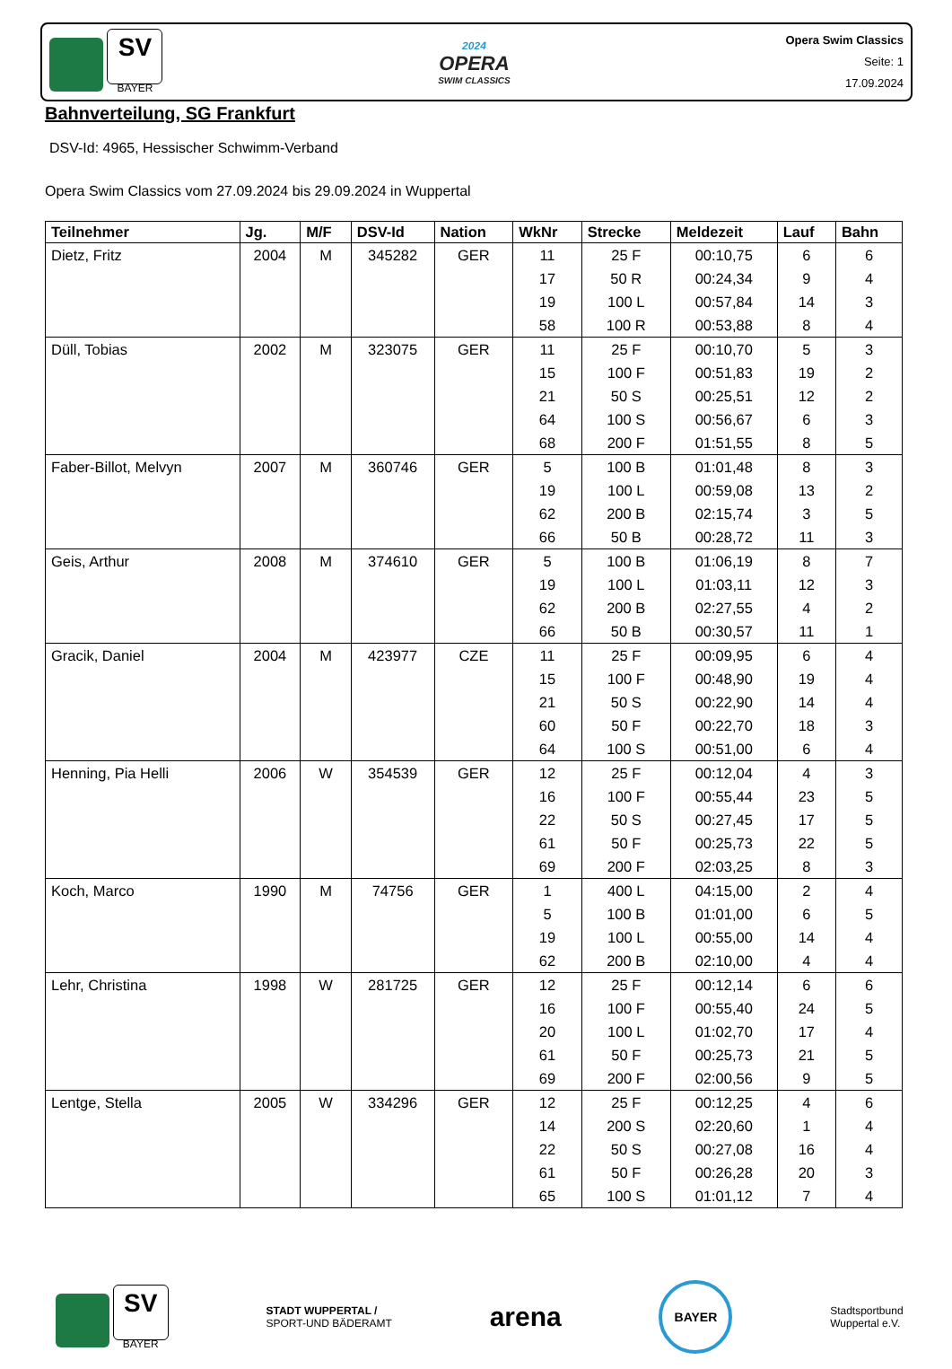SV
BAYER
2024
OPERA
SWIM CLASSICS
Opera Swim Classics
Seite: 1
17.09.2024
Bahnverteilung, SG Frankfurt
DSV-Id: 4965, Hessischer Schwimm-Verband
Opera Swim Classics vom 27.09.2024 bis 29.09.2024 in Wuppertal
| Teilnehmer | Jg. | M/F | DSV-Id | Nation | WkNr | Strecke | Meldezeit | Lauf | Bahn |
| --- | --- | --- | --- | --- | --- | --- | --- | --- | --- |
| Dietz, Fritz | 2004 | M | 345282 | GER | 11 | 25 F | 00:10,75 | 6 | 6 |
| | | | | | 17 | 50 R | 00:24,34 | 9 | 4 |
| | | | | | 19 | 100 L | 00:57,84 | 14 | 3 |
| | | | | | 58 | 100 R | 00:53,88 | 8 | 4 |
| Düll, Tobias | 2002 | M | 323075 | GER | 11 | 25 F | 00:10,70 | 5 | 3 |
| | | | | | 15 | 100 F | 00:51,83 | 19 | 2 |
| | | | | | 21 | 50 S | 00:25,51 | 12 | 2 |
| | | | | | 64 | 100 S | 00:56,67 | 6 | 3 |
| | | | | | 68 | 200 F | 01:51,55 | 8 | 5 |
| Faber-Billot, Melvyn | 2007 | M | 360746 | GER | 5 | 100 B | 01:01,48 | 8 | 3 |
| | | | | | 19 | 100 L | 00:59,08 | 13 | 2 |
| | | | | | 62 | 200 B | 02:15,74 | 3 | 5 |
| | | | | | 66 | 50 B | 00:28,72 | 11 | 3 |
| Geis, Arthur | 2008 | M | 374610 | GER | 5 | 100 B | 01:06,19 | 8 | 7 |
| | | | | | 19 | 100 L | 01:03,11 | 12 | 3 |
| | | | | | 62 | 200 B | 02:27,55 | 4 | 2 |
| | | | | | 66 | 50 B | 00:30,57 | 11 | 1 |
| Gracik, Daniel | 2004 | M | 423977 | CZE | 11 | 25 F | 00:09,95 | 6 | 4 |
| | | | | | 15 | 100 F | 00:48,90 | 19 | 4 |
| | | | | | 21 | 50 S | 00:22,90 | 14 | 4 |
| | | | | | 60 | 50 F | 00:22,70 | 18 | 3 |
| | | | | | 64 | 100 S | 00:51,00 | 6 | 4 |
| Henning, Pia Helli | 2006 | W | 354539 | GER | 12 | 25 F | 00:12,04 | 4 | 3 |
| | | | | | 16 | 100 F | 00:55,44 | 23 | 5 |
| | | | | | 22 | 50 S | 00:27,45 | 17 | 5 |
| | | | | | 61 | 50 F | 00:25,73 | 22 | 5 |
| | | | | | 69 | 200 F | 02:03,25 | 8 | 3 |
| Koch, Marco | 1990 | M | 74756 | GER | 1 | 400 L | 04:15,00 | 2 | 4 |
| | | | | | 5 | 100 B | 01:01,00 | 6 | 5 |
| | | | | | 19 | 100 L | 00:55,00 | 14 | 4 |
| | | | | | 62 | 200 B | 02:10,00 | 4 | 4 |
| Lehr, Christina | 1998 | W | 281725 | GER | 12 | 25 F | 00:12,14 | 6 | 6 |
| | | | | | 16 | 100 F | 00:55,40 | 24 | 5 |
| | | | | | 20 | 100 L | 01:02,70 | 17 | 4 |
| | | | | | 61 | 50 F | 00:25,73 | 21 | 5 |
| | | | | | 69 | 200 F | 02:00,56 | 9 | 5 |
| Lentge, Stella | 2005 | W | 334296 | GER | 12 | 25 F | 00:12,25 | 4 | 6 |
| | | | | | 14 | 200 S | 02:20,60 | 1 | 4 |
| | | | | | 22 | 50 S | 00:27,08 | 16 | 4 |
| | | | | | 61 | 50 F | 00:26,28 | 20 | 3 |
| | | | | | 65 | 100 S | 01:01,12 | 7 | 4 |
SV
BAYER
STADT WUPPERTAL /
SPORT-UND BÄDERAMT
arena
BAYER
Stadtsportbund
Wuppertal e.V.